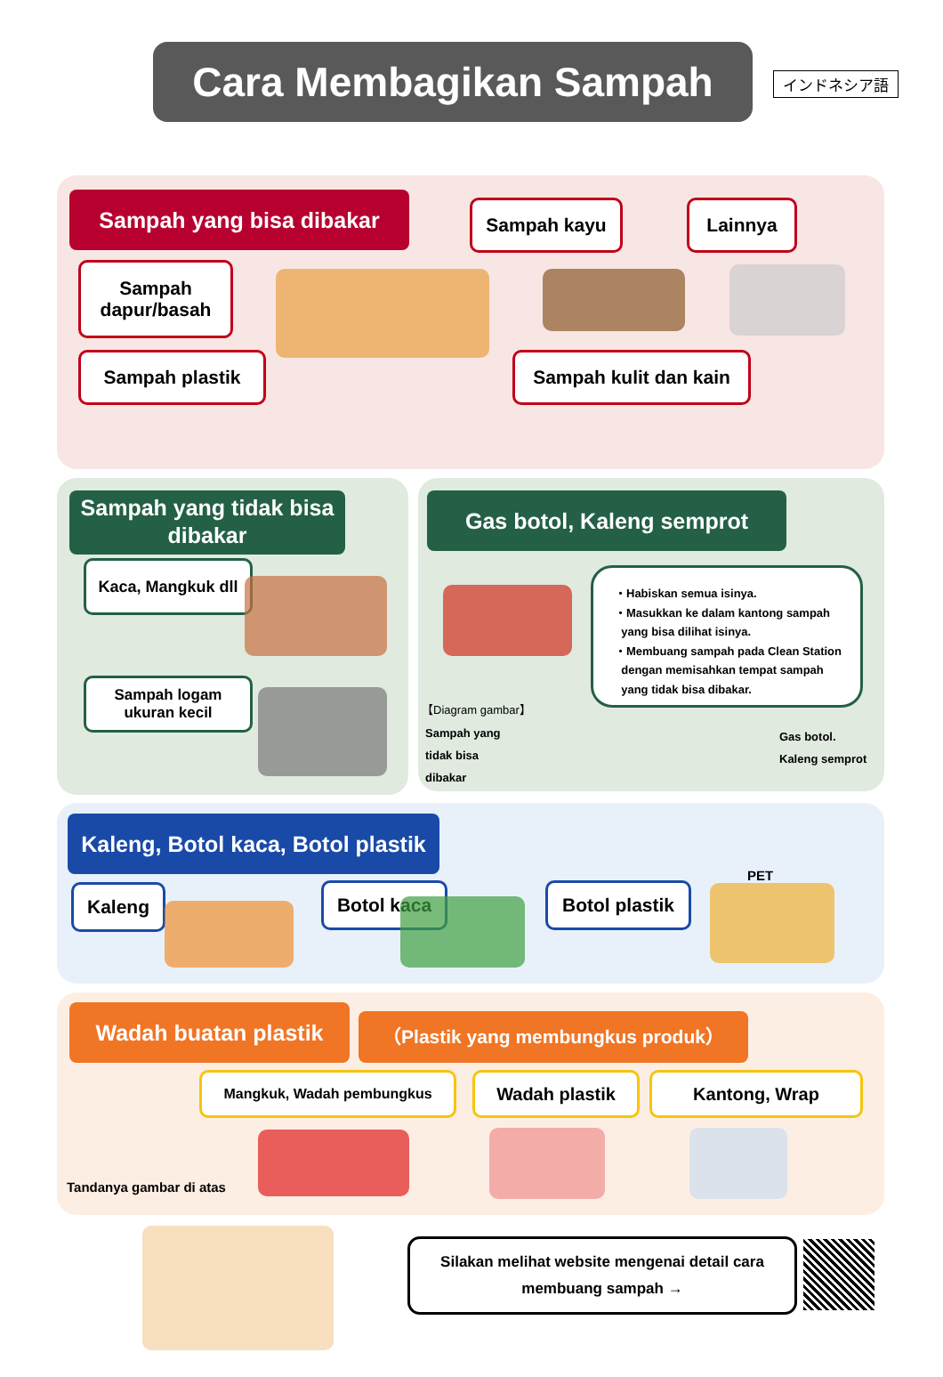インドネシア語
Cara Membagikan Sampah
Sampah yang bisa dibakar Sampah kayu Lainnya
Sampah
dapur/basah
Sampah plastik
Sampah kulit dan kain
Sampah yang tidak bisa dibakar
Kaca, Mangkuk dll
Sampah logam
ukuran kecil
Gas botol, Kaleng semprot
・Habiskan semua isinya.
・Masukkan ke dalam kantong sampah
yang bisa dilihat isinya.
・Membuang sampah pada Clean Station
dengan memisahkan tempat sampah
yang tidak bisa dibakar.
【Diagram gambar】
Sampah yang
tidak bisa
dibakar
Gas botol.
Kaleng semprot
Kaleng, Botol kaca, Botol plastik
PET
Kaleng Botol kaca
Botol plastik
Wadah buatan plastik （Plastik yang membungkus produk）
Mangkuk, Wadah pembungkus Wadah plastik Kantong, Wrap
Tandanya gambar di atas
Silakan melihat website mengenai detail cara
membuang sampah →